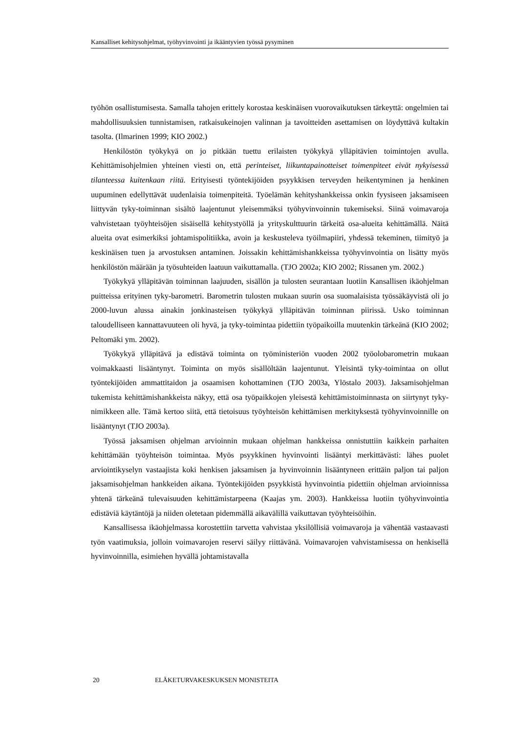Kansalliset kehitysohjelmat, työhyvinvointi ja ikääntyvien työssä pysyminen
työhön osallistumisesta. Samalla tahojen erittely korostaa keskinäisen vuorovaikutuksen tärkeyttä: ongelmien tai mahdollisuuksien tunnistamisen, ratkaisukeinojen valinnan ja tavoitteiden asettamisen on löydyttävä kultakin tasolta. (Ilmarinen 1999; KIO 2002.)
Henkilöstön työkykyä on jo pitkään tuettu erilaisten työkykyä ylläpitävien toimintojen avulla. Kehittämisohjelmien yhteinen viesti on, että perinteiset, liikuntapainotteiset toimenpiteet eivät nykyisessä tilanteessa kuitenkaan riitä. Erityisesti työntekijöiden psyykkisen terveyden heikentyminen ja henkinen uupuminen edellyttävät uudenlaisia toimenpiteitä. Työelämän kehityshankkeissa onkin fyysiseen jaksamiseen liittyvän tyky-toiminnan sisältö laajentunut yleisemmäksi työhyvinvoinnin tukemiseksi. Siinä voimavaroja vahvistetaan työyhteisöjen sisäisellä kehitystyöllä ja yrityskulttuurin tärkeitä osa-alueita kehittämällä. Näitä alueita ovat esimerkiksi johtamispolitiikka, avoin ja keskusteleva työilmapiiri, yhdessä tekeminen, tiimityö ja keskinäisen tuen ja arvostuksen antaminen. Joissakin kehittämishankkeissa työhyvinvointia on lisätty myös henkilöstön määrään ja työsuhteiden laatuun vaikuttamalla. (TJO 2002a; KIO 2002; Rissanen ym. 2002.)
Työkykyä ylläpitävän toiminnan laajuuden, sisällön ja tulosten seurantaan luotiin Kansallisen ikäohjelman puitteissa erityinen tyky-barometri. Barometrin tulosten mukaan suurin osa suomalaisista työssäkäyvistä oli jo 2000-luvun alussa ainakin jonkinasteisen työkykyä ylläpitävän toiminnan piirissä. Usko toiminnan taloudelliseen kannattavuuteen oli hyvä, ja tyky-toimintaa pidettiin työpaikoilla muutenkin tärkeänä (KIO 2002; Peltomäki ym. 2002).
Työkykyä ylläpitävä ja edistävä toiminta on työministeriön vuoden 2002 työolobarometrin mukaan voimakkaasti lisääntynyt. Toiminta on myös sisällöltään laajentunut. Yleisintä tyky-toimintaa on ollut työntekijöiden ammattitaidon ja osaamisen kohottaminen (TJO 2003a, Ylöstalo 2003). Jaksamisohjelman tukemista kehittämishankkeista näkyy, että osa työpaikkojen yleisestä kehittämistoiminnasta on siirtynyt tyky-nimikkeen alle. Tämä kertoo siitä, että tietoisuus työyhteisön kehittämisen merkityksestä työhyvinvoinnille on lisääntynyt (TJO 2003a).
Työssä jaksamisen ohjelman arvioinnin mukaan ohjelman hankkeissa onnistuttiin kaikkein parhaiten kehittämään työyhteisön toimintaa. Myös psyykkinen hyvinvointi lisääntyi merkittävästi: lähes puolet arviointikyselyn vastaajista koki henkisen jaksamisen ja hyvinvoinnin lisääntyneen erittäin paljon tai paljon jaksamisohjelman hankkeiden aikana. Työntekijöiden psyykkistä hyvinvointia pidettiin ohjelman arvioinnissa yhtenä tärkeänä tulevaisuuden kehittämistarpeena (Kaajas ym. 2003). Hankkeissa luotiin työhyvinvointia edistäviä käytäntöjä ja niiden oletetaan pidemmällä aikavälillä vaikuttavan työyhteisöihin.
Kansallisessa ikäohjelmassa korostettiin tarvetta vahvistaa yksilöllisiä voimavaroja ja vähentää vastaavasti työn vaatimuksia, jolloin voimavarojen reservi säilyy riittävänä. Voimavarojen vahvistamisessa on henkisellä hyvinvoinnilla, esimiehen hyvällä johtamistavalla
20 ELÄKETURVAKESKUKSEN MONISTEITA